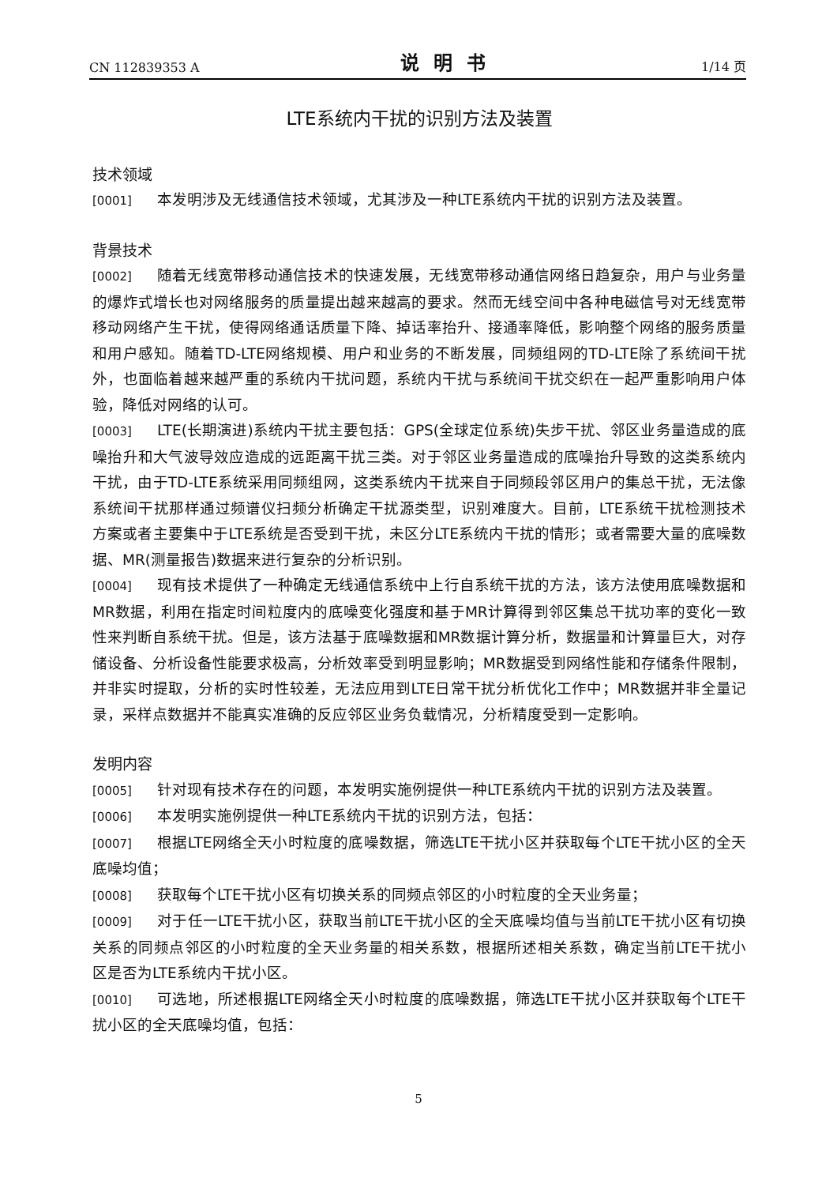CN 112839353 A 说明书 1/14 页
LTE系统内干扰的识别方法及装置
技术领域
[0001] 本发明涉及无线通信技术领域，尤其涉及一种LTE系统内干扰的识别方法及装置。
背景技术
[0002] 随着无线宽带移动通信技术的快速发展，无线宽带移动通信网络日趋复杂，用户与业务量的爆炸式增长也对网络服务的质量提出越来越高的要求。然而无线空间中各种电磁信号对无线宽带移动网络产生干扰，使得网络通话质量下降、掉话率抬升、接通率降低，影响整个网络的服务质量和用户感知。随着TD-LTE网络规模、用户和业务的不断发展，同频组网的TD-LTE除了系统间干扰外，也面临着越来越严重的系统内干扰问题，系统内干扰与系统间干扰交织在一起严重影响用户体验，降低对网络的认可。
[0003] LTE(长期演进)系统内干扰主要包括：GPS(全球定位系统)失步干扰、邻区业务量造成的底噪抬升和大气波导效应造成的远距离干扰三类。对于邻区业务量造成的底噪抬升导致的这类系统内干扰，由于TD-LTE系统采用同频组网，这类系统内干扰来自于同频段邻区用户的集总干扰，无法像系统间干扰那样通过频谱仪扫频分析确定干扰源类型，识别难度大。目前，LTE系统干扰检测技术方案或者主要集中于LTE系统是否受到干扰，未区分LTE系统内干扰的情形；或者需要大量的底噪数据、MR(测量报告)数据来进行复杂的分析识别。
[0004] 现有技术提供了一种确定无线通信系统中上行自系统干扰的方法，该方法使用底噪数据和MR数据，利用在指定时间粒度内的底噪变化强度和基于MR计算得到邻区集总干扰功率的变化一致性来判断自系统干扰。但是，该方法基于底噪数据和MR数据计算分析，数据量和计算量巨大，对存储设备、分析设备性能要求极高，分析效率受到明显影响；MR数据受到网络性能和存储条件限制，并非实时提取，分析的实时性较差，无法应用到LTE日常干扰分析优化工作中；MR数据并非全量记录，采样点数据并不能真实准确的反应邻区业务负载情况，分析精度受到一定影响。
发明内容
[0005] 针对现有技术存在的问题，本发明实施例提供一种LTE系统内干扰的识别方法及装置。
[0006] 本发明实施例提供一种LTE系统内干扰的识别方法，包括：
[0007] 根据LTE网络全天小时粒度的底噪数据，筛选LTE干扰小区并获取每个LTE干扰小区的全天底噪均值；
[0008] 获取每个LTE干扰小区有切换关系的同频点邻区的小时粒度的全天业务量；
[0009] 对于任一LTE干扰小区，获取当前LTE干扰小区的全天底噪均值与当前LTE干扰小区有切换关系的同频点邻区的小时粒度的全天业务量的相关系数，根据所述相关系数，确定当前LTE干扰小区是否为LTE系统内干扰小区。
[0010] 可选地，所述根据LTE网络全天小时粒度的底噪数据，筛选LTE干扰小区并获取每个LTE干扰小区的全天底噪均值，包括：
5